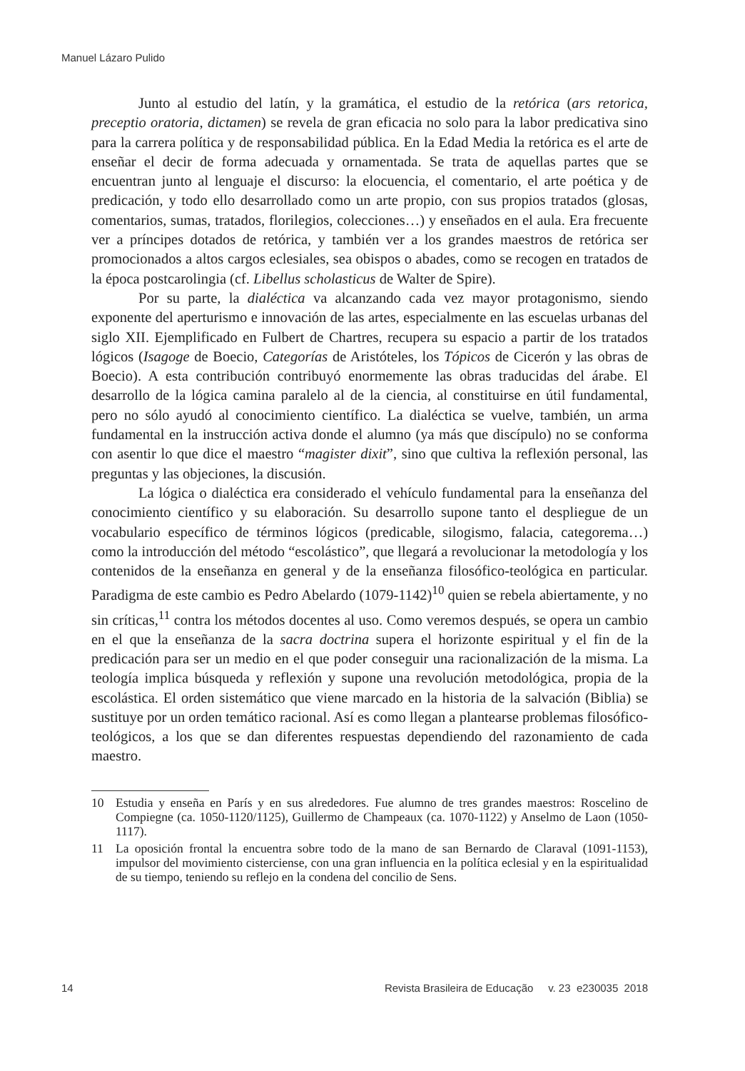Manuel Lázaro Pulido
Junto al estudio del latín, y la gramática, el estudio de la retórica (ars retorica, preceptio oratoria, dictamen) se revela de gran eficacia no solo para la labor predicativa sino para la carrera política y de responsabilidad pública. En la Edad Media la retórica es el arte de enseñar el decir de forma adecuada y ornamentada. Se trata de aquellas partes que se encuentran junto al lenguaje el discurso: la elocuencia, el comentario, el arte poética y de predicación, y todo ello desarrollado como un arte propio, con sus propios tratados (glosas, comentarios, sumas, tratados, florilegios, colecciones…) y enseñados en el aula. Era frecuente ver a príncipes dotados de retórica, y también ver a los grandes maestros de retórica ser promocionados a altos cargos eclesiales, sea obispos o abades, como se recogen en tratados de la época postcarolingia (cf. Libellus scholasticus de Walter de Spire).
Por su parte, la dialéctica va alcanzando cada vez mayor protagonismo, siendo exponente del aperturismo e innovación de las artes, especialmente en las escuelas urbanas del siglo XII. Ejemplificado en Fulbert de Chartres, recupera su espacio a partir de los tratados lógicos (Isagoge de Boecio, Categorías de Aristóteles, los Tópicos de Cicerón y las obras de Boecio). A esta contribución contribuyó enormemente las obras traducidas del árabe. El desarrollo de la lógica camina paralelo al de la ciencia, al constituirse en útil fundamental, pero no sólo ayudó al conocimiento científico. La dialéctica se vuelve, también, un arma fundamental en la instrucción activa donde el alumno (ya más que discípulo) no se conforma con asentir lo que dice el maestro “magister dixit”, sino que cultiva la reflexión personal, las preguntas y las objeciones, la discusión.
La lógica o dialéctica era considerado el vehículo fundamental para la enseñanza del conocimiento científico y su elaboración. Su desarrollo supone tanto el despliegue de un vocabulario específico de términos lógicos (predicable, silogismo, falacia, categorema…) como la introducción del método “escolástico”, que llegará a revolucionar la metodología y los contenidos de la enseñanza en general y de la enseñanza filosófico-teológica en particular. Paradigma de este cambio es Pedro Abelardo (1079-1142)<sup>10</sup> quien se rebela abiertamente, y no sin críticas,<sup>11</sup> contra los métodos docentes al uso. Como veremos después, se opera un cambio en el que la enseñanza de la sacra doctrina supera el horizonte espiritual y el fin de la predicación para ser un medio en el que poder conseguir una racionalización de la misma. La teología implica búsqueda y reflexión y supone una revolución metodológica, propia de la escolástica. El orden sistemático que viene marcado en la historia de la salvación (Biblia) se sustituye por un orden temático racional. Así es como llegan a plantearse problemas filosófico-teológicos, a los que se dan diferentes respuestas dependiendo del razonamiento de cada maestro.
10 Estudia y enseña en París y en sus alrededores. Fue alumno de tres grandes maestros: Roscelino de Compiegne (ca. 1050-1120/1125), Guillermo de Champeaux (ca. 1070-1122) y Anselmo de Laon (1050-1117).
11 La oposición frontal la encuentra sobre todo de la mano de san Bernardo de Claraval (1091-1153), impulsor del movimiento cisterciense, con una gran influencia en la política eclesial y en la espiritualidad de su tiempo, teniendo su reflejo en la condena del concilio de Sens.
14 Revista Brasileira de Educação v. 23 e230035 2018